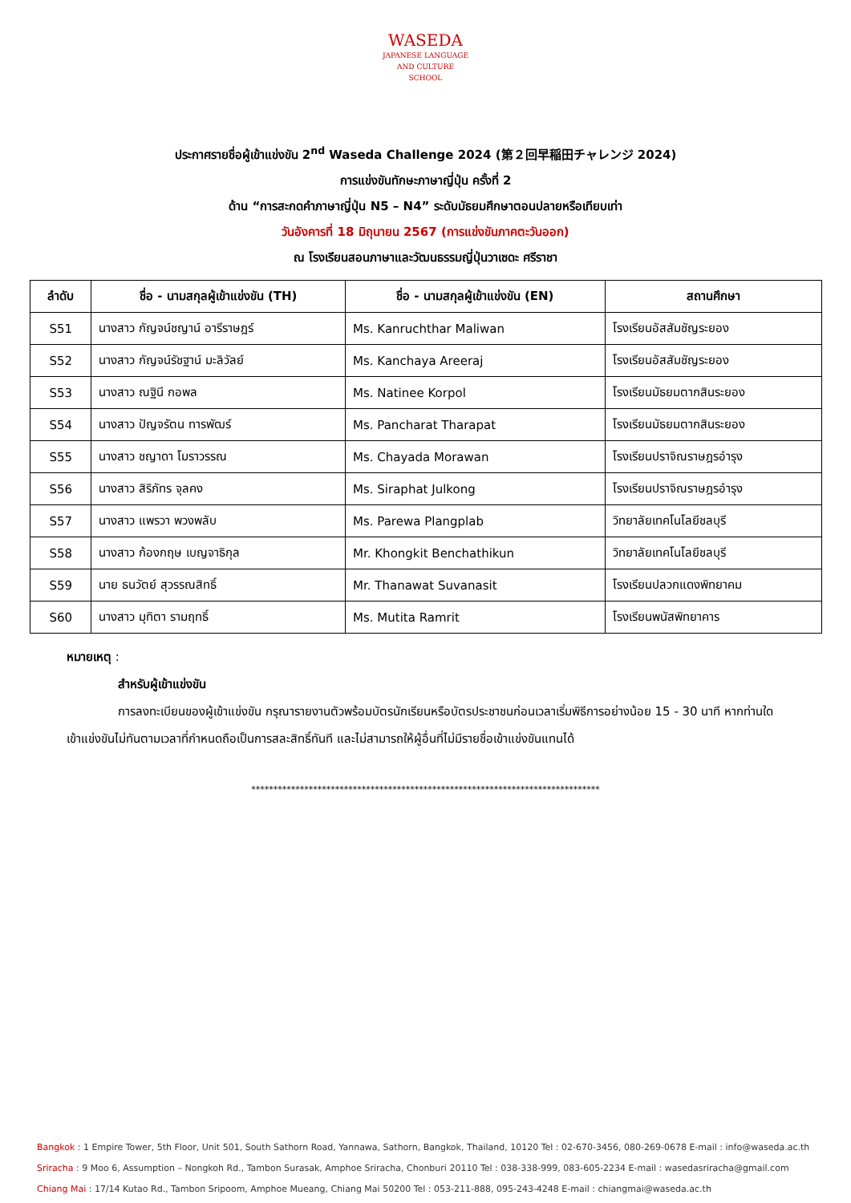WASEDA
JAPANESE LANGUAGE
AND CULTURE
SCHOOL
ประกาศรายชื่อผู้เข้าแข่งขัน 2<sup>nd</sup> Waseda Challenge 2024 (第２回早稲田チャレンジ 2024)
การแข่งขันทักษะภาษาญี่ปุ่น ครั้งที่ 2
ด้าน “การสะกดคำภาษาญี่ปุ่น N5 – N4” ระดับมัธยมศึกษาตอนปลายหรือเทียบเท่า
วันอังคารที่ 18 มิถุนายน 2567 (การแข่งขันภาคตะวันออก)
ณ โรงเรียนสอนภาษาและวัฒนธรรมญี่ปุ่นวาเซดะ ศรีราชา
| ลำดับ | ชื่อ - นามสกุลผู้เข้าแข่งขัน (TH) | ชื่อ - นามสกุลผู้เข้าแข่งขัน (EN) | สถานศึกษา |
| --- | --- | --- | --- |
| S51 | นางสาว กัญจน์ชญาน์ อารีราษฎร์ | Ms. Kanruchthar Maliwan | โรงเรียนอัสสัมชัญระยอง |
| S52 | นางสาว กัญจน์รัชฐาน์ มะลิวัลย์ | Ms. Kanchaya Areeraj | โรงเรียนอัสสัมชัญระยอง |
| S53 | นางสาว ณฐินี กอพล | Ms. Natinee Korpol | โรงเรียนมัธยมตากสินระยอง |
| S54 | นางสาว ปัญจรัตน ทารพัฒร์ | Ms. Pancharat Tharapat | โรงเรียนมัธยมตากสินระยอง |
| S55 | นางสาว ชญาดา โมราวรรณ | Ms. Chayada Morawan | โรงเรียนปราจิณราษฎรอำรุง |
| S56 | นางสาว สิริภัทร จุลคง | Ms. Siraphat Julkong | โรงเรียนปราจิณราษฎรอำรุง |
| S57 | นางสาว แพรวา พวงพลับ | Ms. Parewa Plangplab | วิทยาลัยเทคโนโลยีชลบุรี |
| S58 | นางสาว ก้องกฤษ เบญจาธิกุล | Mr. Khongkit Benchathikun | วิทยาลัยเทคโนโลยีชลบุรี |
| S59 | นาย ธนวัตย์ สุวรรณสิทธิ์ | Mr. Thanawat Suvanasit | โรงเรียนปลวกแดงพิทยาคม |
| S60 | นางสาว มุทิตา รามฤทธิ์ | Ms. Mutita Ramrit | โรงเรียนพนัสพิทยาคาร |
หมายเหตุ :
สำหรับผู้เข้าแข่งขัน
การลงทะเบียนของผู้เข้าแข่งขัน กรุณารายงานตัวพร้อมบัตรนักเรียนหรือบัตรประชาชนก่อนเวลาเริ่มพิธีการอย่างน้อย 15 - 30 นาที หากท่านใดเข้าแข่งขันไม่ทันตามเวลาที่กำหนดถือเป็นการสละสิทธิ์ทันที และไม่สามารถให้ผู้อื่นที่ไม่มีรายชื่อเข้าแข่งขันแทนได้
*******************************************************************************
Bangkok : 1 Empire Tower, 5th Floor, Unit 501, South Sathorn Road, Yannawa, Sathorn, Bangkok, Thailand, 10120 Tel : 02-670-3456, 080-269-0678 E-mail : info@waseda.ac.th
Sriracha : 9 Moo 6, Assumption – Nongkoh Rd., Tambon Surasak, Amphoe Sriracha, Chonburi 20110 Tel : 038-338-999, 083-605-2234 E-mail : wasedasriracha@gmail.com
Chiang Mai : 17/14 Kutao Rd., Tambon Sripoom, Amphoe Mueang, Chiang Mai 50200 Tel : 053-211-888, 095-243-4248 E-mail : chiangmai@waseda.ac.th